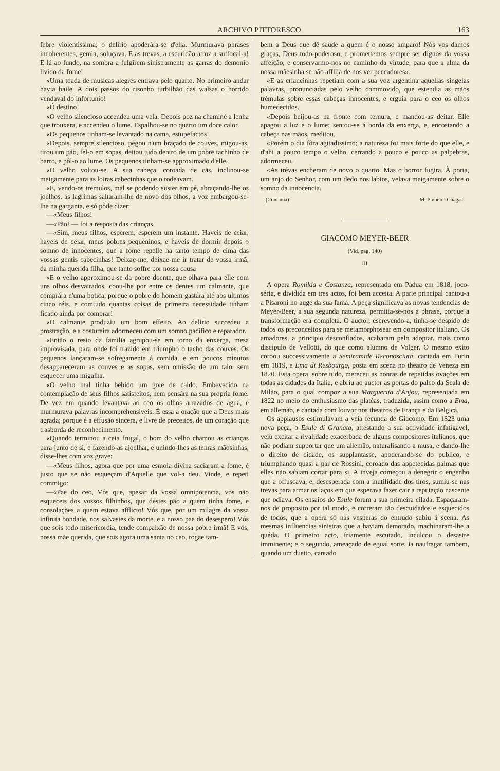ARCHIVO PITTORESCO 163
febre violentissima; o delirio apoderára-se d'ella. Murmurava phrases incoherentes, gemia, soluçava. E as trevas, a escuridão atroz a suffocal-a! E lá ao fundo, na sombra a fulgirem sinistramente as garras do demonio livido da fome!
«Uma toada de musicas alegres entrava pelo quarto. No primeiro andar havia baile. A dois passos do risonho turbilhão das walsas o horrido vendaval do infortunio!
«Ó destino!
«O velho silencioso accendeu uma vela. Depois poz na chaminé a lenha que trouxera, e accendeu o lume. Espalhou-se no quarto um doce calor.
«Os pequenos tinham-se levantado na cama, estupefactos!
«Depois, sempre silencioso, pegou n'um braçado de couves, migou-as, tirou um pão, fel-o em sopas, deitou tudo dentro de um pobre tachinho de barro, e pôl-o ao lume. Os pequenos tinham-se approximado d'elle.
«O velho voltou-se. A sua cabeça, coroada de cãs, inclinou-se meigamente para as loiras cabecinhas que o rodeavam.
«E, vendo-os tremulos, mal se podendo suster em pé, abraçando-lhe os joelhos, as lagrimas saltaram-lhe de novo dos olhos, a voz embargou-se-lhe na garganta, e só pôde dizer:
—«Meus filhos!
—«Pão! — foi a resposta das crianças.
—«Sim, meus filhos, esperem, esperem um instante. Haveis de ceiar, haveis de ceiar, meus pobres pequeninos, e haveis de dormir depois o somno de innocentes, que a fome repelle ha tanto tempo de cima das vossas gentis cabecinhas! Deixae-me, deixae-me ir tratar de vossa irmã, da minha querida filha, que tanto soffre por nossa causa
«E o velho approximou-se da pobre doente, que olhava para elle com uns olhos desvairados, coou-lhe por entre os dentes um calmante, que comprára n'uma botica, porque o pobre do homem gastára até aos ultimos cinco réis, e comtudo quantas coisas de primeira necessidade tinham ficado ainda por comprar!
«O calmante produziu um bom effeito. Ao delirio succedeu a prostração, e a costureira adormeceu com um somno pacifico e reparador.
«Então o resto da familia agrupou-se em torno da enxerga, mesa improvisada, para onde foi trazido em triumpho o tacho das couves. Os pequenos lançaram-se sofregamente á comida, e em poucos minutos desappareceram as couves e as sopas, sem omissão de um talo, sem esquecer uma migalha.
«O velho mal tinha bebido um gole de caldo. Embevecido na contemplação de seus filhos satisfeitos, nem pensára na sua propria fome. De vez em quando levantava ao ceo os olhos arrazados de agua, e murmurava palavras incomprehensiveis. É essa a oração que a Deus mais agrada; porque é a effusão sincera, e livre de preceitos, de um coração que trasborda de reconhecimento.
«Quando terminou a ceia frugal, o bom do velho chamou as crianças para junto de si, e fazendo-as ajoelhar, e unindo-lhes as tenras mãosinhas, disse-lhes com voz grave:
—«Meus filhos, agora que por uma esmola divina saciaram a fome, é justo que se não esqueçam d'Aquelle que vol-a deu. Vinde, e repeti commigo:
—«Pae do ceo, Vós que, apesar da vossa omnipotencia, vos não esqueceis dos vossos filhinhos, que déstes pão a quem tinha fome, e consolações a quem estava afflicto! Vós que, por um milagre da vossa infinita bondade, nos salvastes da morte, e a nosso pae do desespero! Vós que sois todo misericordia, tende compaixão de nossa pobre irmã! E vós, nossa mãe querida, que sois agora uma santa no ceo, rogae tam-
bem a Deus que dê saude a quem é o nosso amparo! Nós vos damos graças, Deus todo-poderoso, e promettemos sempre ser dignos da vossa affeição, e conservarmo-nos no caminho da virtude, para que a alma da nossa mãesinha se não afflija de nos ver peccadores».
«E as criancinhas repetiam com a sua voz argentina aquellas singelas palavras, pronunciadas pelo velho commovido, que estendia as mãos trémulas sobre essas cabeças innocentes, e erguia para o ceo os olhos humedecidos.
«Depois beijou-as na fronte com ternura, e mandou-as deitar. Elle apagou a luz e o lume; sentou-se á borda da enxerga, e, encostando a cabeça nas mãos, meditou.
«Porém o dia fôra agitadissimo; a natureza foi mais forte do que elle, e d'ahi a pouco tempo o velho, cerrando a pouco e pouco as palpebras, adormeceu.
«As trévas encheram de novo o quarto. Mas o horror fugira. À porta, um anjo do Senhor, com um dedo nos labios, velava meigamente sobre o somno da innocencia.
(Continua) M. Pinheiro Chagas.
GIACOMO MEYER-BEER
(Vid. pag. 140)
III
A opera Romilda e Costanza, representada em Padua em 1818, joco-séria, e dividida em tres actos, foi bem acceita. A parte principal cantou-a a Pisaroni no auge da sua fama. A peça significava as novas tendencias de Meyer-Beer, a sua segunda natureza, permitta-se-nos a phrase, porque a transformação era completa. O auctor, escrevendo-a, tinha-se despido de todos os preconceitos para se metamorphosear em compositor italiano. Os amadores, a principio desconfiados, acabaram pelo adoptar, mais como discipulo de Vellotti, do que como alumno de Volger. O mesmo exito coroou successivamente a Semiramide Reconosciuta, cantada em Turin em 1819, e Ema di Resbourgo, posta em scena no theatro de Veneza em 1820. Esta opera, sobre tudo, mereceu as honras de repetidas ovações em todas as cidades da Italia, e abriu ao auctor as portas do palco da Scala de Milão, para o qual compoz a sua Marguerita d'Anjou, representada em 1822 no meio do enthusiasmo das platéas, traduzida, assim como a Ema, em allemão, e cantada com louvor nos theatros de França e da Belgica.
Os applausos estimulavam a veia fecunda de Giacomo. Em 1823 uma nova peça, o Esule di Granata, attestando a sua actividade infatigavel, veiu excitar a rivalidade exacerbada de alguns compositores italianos, que não podiam supportar que um allemão, naturalisando a musa, e dando-lhe o direito de cidade, os supplantasse, apoderando-se do publico, e triumphando quasi a par de Rossini, coroado das appetecidas palmas que elles não sabiam cortar para si. A inveja começou a denegrir o engenho que a offuscava, e, desesperada com a inutilidade dos tiros, sumiu-se nas trevas para armar os laços em que esperava fazer cair a reputação nascente que odiava. Os ensaios do Esule foram a sua primeira cilada. Espaçaram-nos de proposito por tal modo, e correram tão descuidados e esquecidos de todos, que a opera só nas vesperas do entrudo subiu á scena. As mesmas influencias sinistras que a haviam demorado, machinaram-lhe a quéda. O primeiro acto, friamente escutado, inculcou o desastre imminente; e o segundo, ameaçado de egual sorte, ia naufragar tambem, quando um duetto, cantado